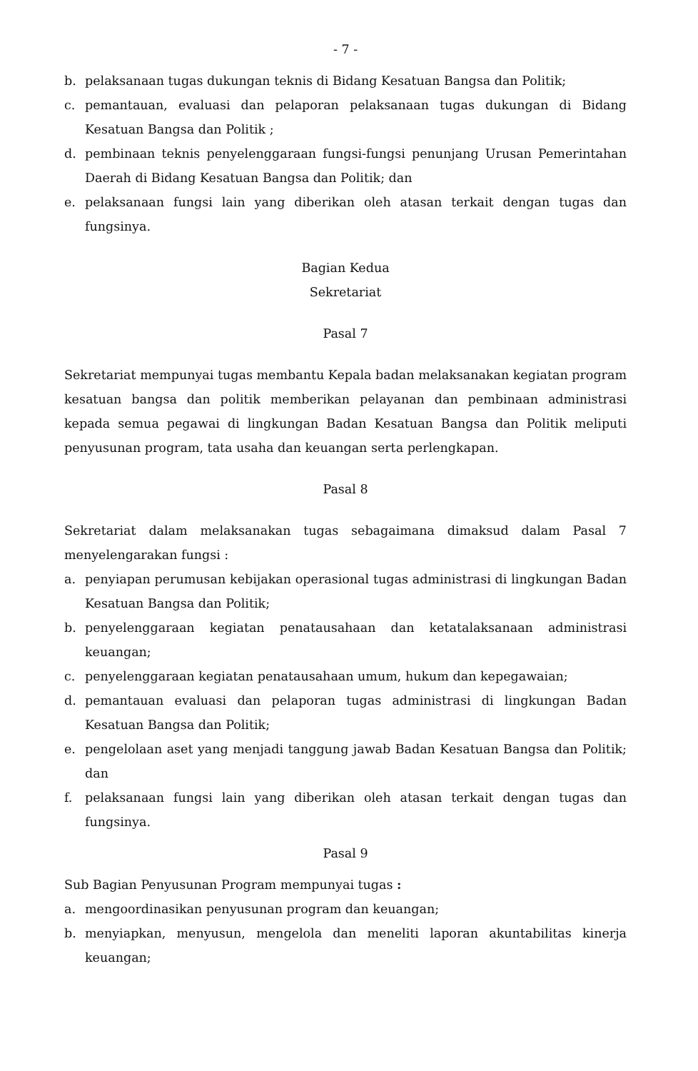- 7 -
b. pelaksanaan tugas dukungan teknis di Bidang Kesatuan Bangsa dan Politik;
c. pemantauan, evaluasi dan pelaporan pelaksanaan tugas dukungan di Bidang Kesatuan Bangsa dan Politik ;
d. pembinaan teknis penyelenggaraan fungsi-fungsi penunjang Urusan Pemerintahan Daerah di Bidang Kesatuan Bangsa dan Politik; dan
e. pelaksanaan fungsi lain yang diberikan oleh atasan terkait dengan tugas dan fungsinya.
Bagian Kedua
Sekretariat
Pasal 7
Sekretariat mempunyai tugas membantu Kepala badan melaksanakan kegiatan program kesatuan bangsa dan politik memberikan pelayanan dan pembinaan administrasi kepada semua pegawai di lingkungan Badan Kesatuan Bangsa dan Politik meliputi penyusunan program, tata usaha dan keuangan serta perlengkapan.
Pasal 8
Sekretariat dalam melaksanakan tugas sebagaimana dimaksud dalam Pasal 7 menyelengarakan fungsi :
a. penyiapan perumusan kebijakan operasional tugas administrasi di lingkungan Badan Kesatuan Bangsa dan Politik;
b. penyelenggaraan kegiatan penatausahaan dan ketatalaksanaan administrasi keuangan;
c. penyelenggaraan kegiatan penatausahaan umum, hukum dan kepegawaian;
d. pemantauan evaluasi dan pelaporan tugas administrasi di lingkungan Badan Kesatuan Bangsa dan Politik;
e. pengelolaan aset yang menjadi tanggung jawab Badan Kesatuan Bangsa dan Politik; dan
f. pelaksanaan fungsi lain yang diberikan oleh atasan terkait dengan tugas dan fungsinya.
Pasal 9
Sub Bagian Penyusunan Program mempunyai tugas :
a. mengoordinasikan penyusunan program dan keuangan;
b. menyiapkan, menyusun, mengelola dan meneliti laporan akuntabilitas kinerja keuangan;